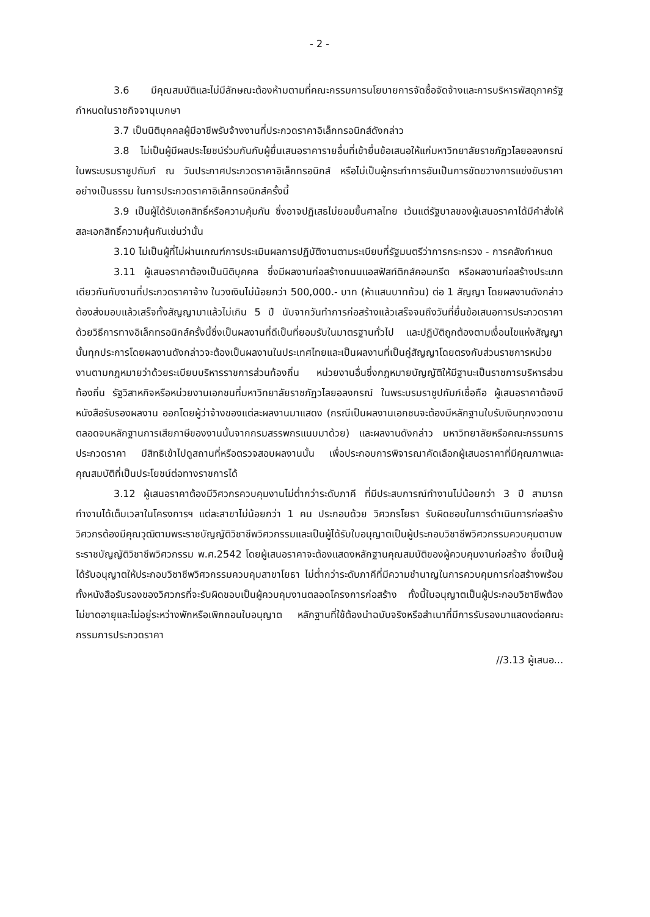- 2 -
3.6 มีคุณสมบัติและไม่มีลักษณะต้องห้ามตามที่คณะกรรมการนโยบายการจัดซื้อจัดจ้างและการบริหารพัสดุภาครัฐกำหนดในราชกิจจานุเบกษา
3.7 เป็นนิติบุคคลผู้มีอาชีพรับจ้างงานที่ประกวดราคาอิเล็กทรอนิกส์ดังกล่าว
3.8 ไม่เป็นผู้มีผลประโยชน์ร่วมกันกับผู้ยื่นเสนอราคารายอื่นที่เข้ายื่นข้อเสนอให้แก่มหาวิทยาลัยราชภัฏวไลยอลงกรณ์ ในพระบรมราชูปถัมภ์ ณ วันประกาศประกวดราคาอิเล็กทรอนิกส์ หรือไม่เป็นผู้กระทำการอันเป็นการขัดขวางการแข่งขันราคาอย่างเป็นธรรม ในการประกวดราคาอิเล็กทรอนิกส์ครั้งนี้
3.9 เป็นผู้ได้รับเอกสิทธิ์หรือความคุ้มกัน ซึ่งอาจปฏิเสธไม่ยอมขึ้นศาลไทย เว้นแต่รัฐบาลของผู้เสนอราคาได้มีคำสั่งให้สละเอกสิทธิ์ความคุ้นกันเช่นว่านั้น
3.10 ไม่เป็นผู้ที่ไม่ผ่านเกณฑ์การประเมินผลการปฏิบัติงานตามระเบียบที่รัฐมนตรีว่าการกระทรวง - การคลังกำหนด
3.11 ผู้เสนอราคาต้องเป็นนิติบุคคล ซึ่งมีผลงานก่อสร้างถนนแอสฟัสท์ติกส์คอนกรีต หรือผลงานก่อสร้างประเภทเดียวกันกับงานที่ประกวดราคาจ้าง ในวงเงินไม่น้อยกว่า 500,000.- บาท (ห้าแสนบาทถ้วน) ต่อ 1 สัญญา โดยผลงานดังกล่าวต้องส่งมอบแล้วเสร็จทั้งสัญญามาแล้วไม่เกิน 5 ปี นับจากวันทำการก่อสร้างแล้วเสร็จจนถึงวันที่ยื่นข้อเสนอการประกวดราคาด้วยวิธีการทางอิเล็กทรอนิกส์ครั้งนี้ซึ่งเป็นผลงานที่ดีเป็นที่ยอมรับในมาตรฐานทั่วไป และปฏิบัติถูกต้องตามเงื่อนไขแห่งสัญญานั้นทุกประการโดยผลงานดังกล่าวจะต้องเป็นผลงานในประเทศไทยและเป็นผลงานที่เป็นคู่สัญญาโดยตรงกับส่วนราชการหน่วยงานตามกฎหมายว่าด้วยระเบียบบริหารราชการส่วนท้องถิ่น หน่วยงานอื่นซึ่งกฎหมายบัญญัติให้มีฐานะเป็นราชการบริหารส่วนท้องถิ่น รัฐวิสาหกิจหรือหน่วยงานเอกชนที่มหาวิทยาลัยราชภัฏวไลยอลงกรณ์ ในพระบรมราชูปถัมภ์เชื่อถือ ผู้เสนอราคาต้องมีหนังสือรับรองผลงาน ออกโดยผู้ว่าจ้างของแต่ละผลงานมาแสดง (กรณีเป็นผลงานเอกชนจะต้องมีหลักฐานใบรับเงินทุกงวดงานตลอดจนหลักฐานการเสียภาษีของงานนั้นจากกรมสรรพกรแนบมาด้วย) และผลงานดังกล่าว มหาวิทยาลัยหรือคณะกรรมการประกวดราคา มีสิทธิเข้าไปดูสถานที่หรือตรวจสอบผลงานนั้น เพื่อประกอบการพิจารณาคัดเลือกผู้เสนอราคาที่มีคุณภาพและคุณสมบัติที่เป็นประโยชน์ต่อทางราชการได้
3.12 ผู้เสนอราคาต้องมีวิศวกรควบคุมงานไม่ต่ำกว่าระดับภาคี ที่มีประสบการณ์ทำงานไม่น้อยกว่า 3 ปี สามารถทำงานได้เต็มเวลาในโครงการฯ แต่ละสาขาไม่น้อยกว่า 1 คน ประกอบด้วย วิศวกรโยธา รับผิดชอบในการดำเนินการก่อสร้าง วิศวกรต้องมีคุณวุฒิตามพระราชบัญญัติวิชาชีพวิศวกรรมและเป็นผู้ได้รับใบอนุญาตเป็นผู้ประกอบวิชาชีพวิศวกรรมควบคุมตามพระราชบัญญัติวิชาชีพวิศวกรรม พ.ศ.2542 โดยผู้เสนอราคาจะต้องแสดงหลักฐานคุณสมบัติของผู้ควบคุมงานก่อสร้าง ซึ่งเป็นผู้ได้รับอนุญาตให้ประกอบวิชาชีพวิศวกรรมควบคุมสาขาโยธา ไม่ต่ำกว่าระดับภาคีที่มีความชำนาญในการควบคุมการก่อสร้างพร้อมทั้งหนังสือรับรองของวิศวกรที่จะรับผิดชอบเป็นผู้ควบคุมงานตลอดโครงการก่อสร้าง ทั้งนี้ใบอนุญาตเป็นผู้ประกอบวิชาชีพต้องไม่ขาดอายุและไม่อยู่ระหว่างพักหรือเพิกถอนใบอนุญาต หลักฐานที่ใช้ต้องนำฉบับจริงหรือสำเนาที่มีการรับรองมาแสดงต่อคณะกรรมการประกวดราคา
//3.13 ผู้เสนอ...